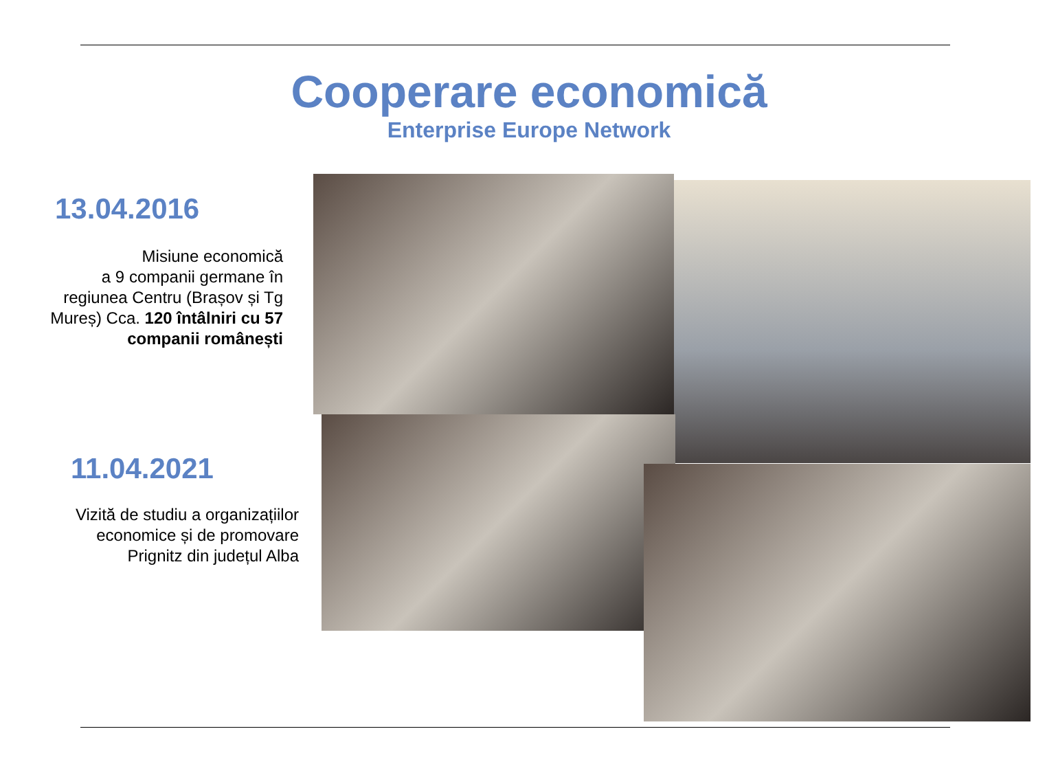Cooperare economică
Enterprise Europe Network
13.04.2016
Misiune economică
a 9 companii germane în regiunea Centru (Brașov și Tg Mureș) Cca. 120 întâlniri cu 57 companii românești
11.04.2021
Vizită de studiu a organizațiilor economice și de promovare Prignitz din județul Alba